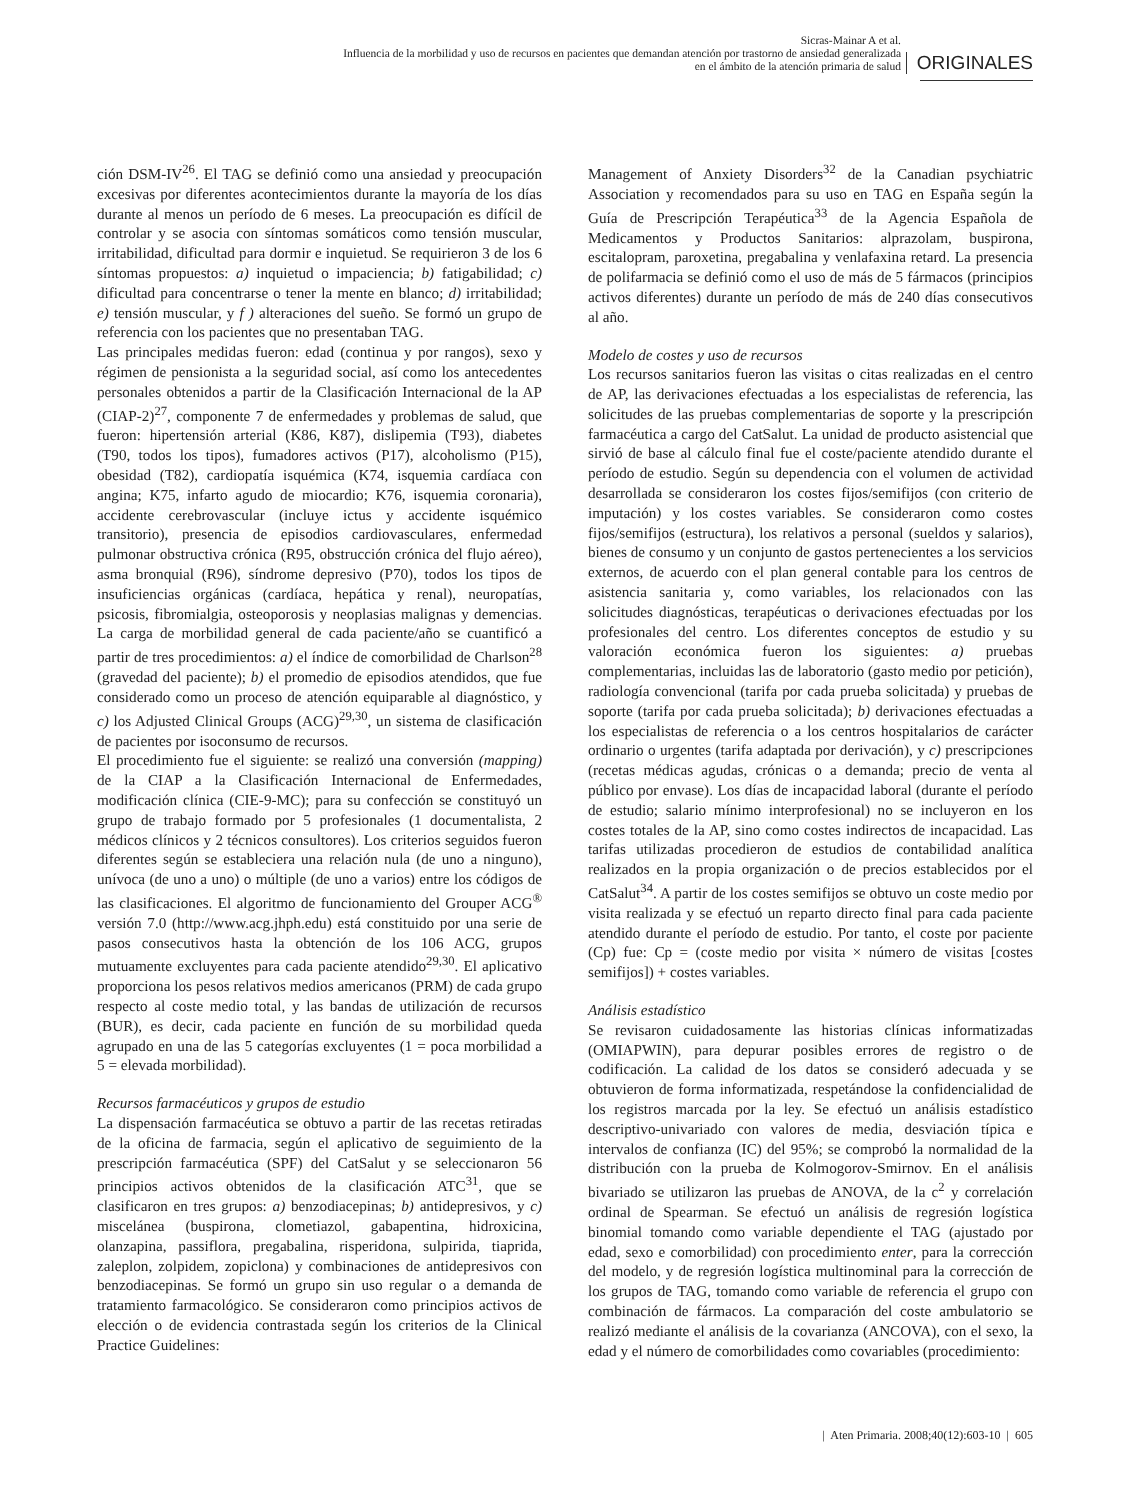Sicras-Mainar A et al.
Influencia de la morbilidad y uso de recursos en pacientes que demandan atención por trastorno de ansiedad generalizada
en el ámbito de la atención primaria de salud
ORIGINALES
ción DSM-IV<sup>26</sup>. El TAG se definió como una ansiedad y preocupación excesivas por diferentes acontecimientos durante la mayoría de los días durante al menos un período de 6 meses. La preocupación es difícil de controlar y se asocia con síntomas somáticos como tensión muscular, irritabilidad, dificultad para dormir e inquietud. Se requirieron 3 de los 6 síntomas propuestos: a) inquietud o impaciencia; b) fatigabilidad; c) dificultad para concentrarse o tener la mente en blanco; d) irritabilidad; e) tensión muscular, y f ) alteraciones del sueño. Se formó un grupo de referencia con los pacientes que no presentaban TAG.
Las principales medidas fueron: edad (continua y por rangos), sexo y régimen de pensionista a la seguridad social, así como los antecedentes personales obtenidos a partir de la Clasificación Internacional de la AP (CIAP-2)<sup>27</sup>, componente 7 de enfermedades y problemas de salud, que fueron: hipertensión arterial (K86, K87), dislipemia (T93), diabetes (T90, todos los tipos), fumadores activos (P17), alcoholismo (P15), obesidad (T82), cardiopatía isquémica (K74, isquemia cardíaca con angina; K75, infarto agudo de miocardio; K76, isquemia coronaria), accidente cerebrovascular (incluye ictus y accidente isquémico transitorio), presencia de episodios cardiovasculares, enfermedad pulmonar obstructiva crónica (R95, obstrucción crónica del flujo aéreo), asma bronquial (R96), síndrome depresivo (P70), todos los tipos de insuficiencias orgánicas (cardíaca, hepática y renal), neuropatías, psicosis, fibromialgia, osteoporosis y neoplasias malignas y demencias. La carga de morbilidad general de cada paciente/año se cuantificó a partir de tres procedimientos: a) el índice de comorbilidad de Charlson<sup>28</sup> (gravedad del paciente); b) el promedio de episodios atendidos, que fue considerado como un proceso de atención equiparable al diagnóstico, y c) los Adjusted Clinical Groups (ACG)<sup>29,30</sup>, un sistema de clasificación de pacientes por isoconsumo de recursos.
El procedimiento fue el siguiente: se realizó una conversión (mapping) de la CIAP a la Clasificación Internacional de Enfermedades, modificación clínica (CIE-9-MC); para su confección se constituyó un grupo de trabajo formado por 5 profesionales (1 documentalista, 2 médicos clínicos y 2 técnicos consultores). Los criterios seguidos fueron diferentes según se estableciera una relación nula (de uno a ninguno), unívoca (de uno a uno) o múltiple (de uno a varios) entre los códigos de las clasificaciones. El algoritmo de funcionamiento del Grouper ACG<sup>®</sup> versión 7.0 (http://www.acg.jhph.edu) está constituido por una serie de pasos consecutivos hasta la obtención de los 106 ACG, grupos mutuamente excluyentes para cada paciente atendido<sup>29,30</sup>. El aplicativo proporciona los pesos relativos medios americanos (PRM) de cada grupo respecto al coste medio total, y las bandas de utilización de recursos (BUR), es decir, cada paciente en función de su morbilidad queda agrupado en una de las 5 categorías excluyentes (1 = poca morbilidad a 5 = elevada morbilidad).
Recursos farmacéuticos y grupos de estudio
La dispensación farmacéutica se obtuvo a partir de las recetas retiradas de la oficina de farmacia, según el aplicativo de seguimiento de la prescripción farmacéutica (SPF) del CatSalut y se seleccionaron 56 principios activos obtenidos de la clasificación ATC<sup>31</sup>, que se clasificaron en tres grupos: a) benzodiacepinas; b) antidepresivos, y c) miscelánea (buspirona, clometiazol, gabapentina, hidroxicina, olanzapina, passiflora, pregabalina, risperidona, sulpirida, tiaprida, zaleplon, zolpidem, zopiclona) y combinaciones de antidepresivos con benzodiacepinas. Se formó un grupo sin uso regular o a demanda de tratamiento farmacológico. Se consideraron como principios activos de elección o de evidencia contrastada según los criterios de la Clinical Practice Guidelines:
Management of Anxiety Disorders<sup>32</sup> de la Canadian psychiatric Association y recomendados para su uso en TAG en España según la Guía de Prescripción Terapéutica<sup>33</sup> de la Agencia Española de Medicamentos y Productos Sanitarios: alprazolam, buspirona, escitalopram, paroxetina, pregabalina y venlafaxina retard. La presencia de polifarmacia se definió como el uso de más de 5 fármacos (principios activos diferentes) durante un período de más de 240 días consecutivos al año.
Modelo de costes y uso de recursos
Los recursos sanitarios fueron las visitas o citas realizadas en el centro de AP, las derivaciones efectuadas a los especialistas de referencia, las solicitudes de las pruebas complementarias de soporte y la prescripción farmacéutica a cargo del CatSalut. La unidad de producto asistencial que sirvió de base al cálculo final fue el coste/paciente atendido durante el período de estudio. Según su dependencia con el volumen de actividad desarrollada se consideraron los costes fijos/semifijos (con criterio de imputación) y los costes variables. Se consideraron como costes fijos/semifijos (estructura), los relativos a personal (sueldos y salarios), bienes de consumo y un conjunto de gastos pertenecientes a los servicios externos, de acuerdo con el plan general contable para los centros de asistencia sanitaria y, como variables, los relacionados con las solicitudes diagnósticas, terapéuticas o derivaciones efectuadas por los profesionales del centro. Los diferentes conceptos de estudio y su valoración económica fueron los siguientes: a) pruebas complementarias, incluidas las de laboratorio (gasto medio por petición), radiología convencional (tarifa por cada prueba solicitada) y pruebas de soporte (tarifa por cada prueba solicitada); b) derivaciones efectuadas a los especialistas de referencia o a los centros hospitalarios de carácter ordinario o urgentes (tarifa adaptada por derivación), y c) prescripciones (recetas médicas agudas, crónicas o a demanda; precio de venta al público por envase). Los días de incapacidad laboral (durante el período de estudio; salario mínimo interprofesional) no se incluyeron en los costes totales de la AP, sino como costes indirectos de incapacidad. Las tarifas utilizadas procedieron de estudios de contabilidad analítica realizados en la propia organización o de precios establecidos por el CatSalut<sup>34</sup>. A partir de los costes semifijos se obtuvo un coste medio por visita realizada y se efectuó un reparto directo final para cada paciente atendido durante el período de estudio. Por tanto, el coste por paciente (Cp) fue: Cp = (coste medio por visita × número de visitas [costes semifijos]) + costes variables.
Análisis estadístico
Se revisaron cuidadosamente las historias clínicas informatizadas (OMIAPWIN), para depurar posibles errores de registro o de codificación. La calidad de los datos se consideró adecuada y se obtuvieron de forma informatizada, respetándose la confidencialidad de los registros marcada por la ley. Se efectuó un análisis estadístico descriptivo-univariado con valores de media, desviación típica e intervalos de confianza (IC) del 95%; se comprobó la normalidad de la distribución con la prueba de Kolmogorov-Smirnov. En el análisis bivariado se utilizaron las pruebas de ANOVA, de la c<sup>2</sup> y correlación ordinal de Spearman. Se efectuó un análisis de regresión logística binomial tomando como variable dependiente el TAG (ajustado por edad, sexo e comorbilidad) con procedimiento enter, para la corrección del modelo, y de regresión logística multinominal para la corrección de los grupos de TAG, tomando como variable de referencia el grupo con combinación de fármacos. La comparación del coste ambulatorio se realizó mediante el análisis de la covarianza (ANCOVA), con el sexo, la edad y el número de comorbilidades como covariables (procedimiento:
| Aten Primaria. 2008;40(12):603-10 | 605